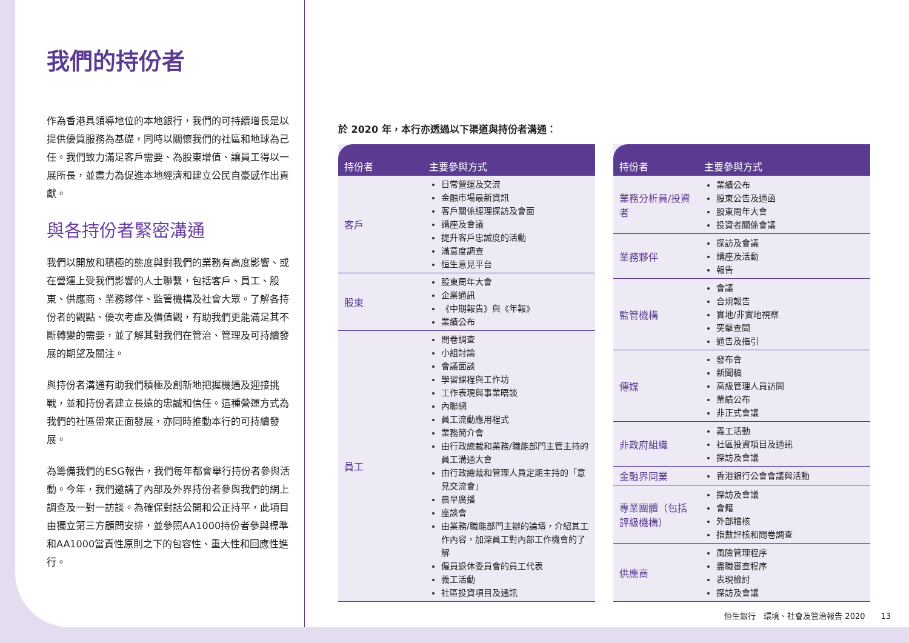我們的持份者
作為香港具領導地位的本地銀行，我們的可持續增長是以提供優質服務為基礎，同時以關懷我們的社區和地球為己任。我們致力滿足客戶需要、為股東增值、讓員工得以一展所長，並盡力為促進本地經濟和建立公民自豪感作出貢獻。
與各持份者緊密溝通
我們以開放和積極的態度與對我們的業務有高度影響、或在營運上受我們影響的人士聯繫，包括客戶、員工、股東、供應商、業務夥伴、監管機構及社會大眾。了解各持份者的觀點、優次考慮及價值觀，有助我們更能滿足其不斷轉變的需要，並了解其對我們在管治、管理及可持續發展的期望及關注。
與持份者溝通有助我們積極及創新地把握機遇及迎接挑戰，並和持份者建立長遠的忠誠和信任。這種營運方式為我們的社區帶來正面發展，亦同時推動本行的可持續發展。
為籌備我們的ESG報告，我們每年都會舉行持份者參與活動。今年，我們邀請了內部及外界持份者參與我們的網上調查及一對一訪談。為確保對話公開和公正持平，此項目由獨立第三方顧問安排，並參照AA1000持份者參與標準和AA1000當責性原則之下的包容性、重大性和回應性進行。
於 2020 年，本行亦透過以下渠道與持份者溝通：
| 持份者 | 主要參與方式 |
| --- | --- |
| 客戶 | 日常營運及交流 金融市場最新資訊 客戶關係經理探訪及會面 講座及會議 提升客戶忠誠度的活動 滿意度調查 恒生意見平台 |
| 股東 | 股東周年大會 企業通訊 《中期報告》與《年報》 業績公布 |
| 員工 | 問卷調查 小組討論 會議面談 學習課程與工作坊 工作表現與事業晤談 內聯網 員工流動應用程式 業務簡介會 由行政總裁和業務/職能部門主管主持的員工溝通大會 由行政總裁和管理人員定期主持的「意見交流會」 晨早廣播 座談會 由業務/職能部門主辦的論壇，介紹其工作內容，加深員工對內部工作機會的了解 僱員退休委員會的員工代表 義工活動 社區投資項目及通訊 |
| 持份者 | 主要參與方式 |
| --- | --- |
| 業務分析員/投資者 | 業績公布 股東公告及通函 股東周年大會 投資者關係會議 |
| 業務夥伴 | 探訪及會議 講座及活動 報告 |
| 監管機構 | 會議 合規報告 實地/非實地視察 突擊查問 通告及指引 |
| 傳媒 | 發布會 新聞稿 高級管理人員訪問 業績公布 非正式會議 |
| 非政府組織 | 義工活動 社區投資項目及通訊 探訪及會議 |
| 金融界同業 | 香港銀行公會會議與活動 |
| 專業團體（包括評級機構） | 探訪及會議 會籍 外部稽核 指數評核和問卷調查 |
| 供應商 | 風險管理程序 盡職審查程序 表現檢討 探訪及會議 |
恒生銀行　環境、社會及管治報告 2020　　13